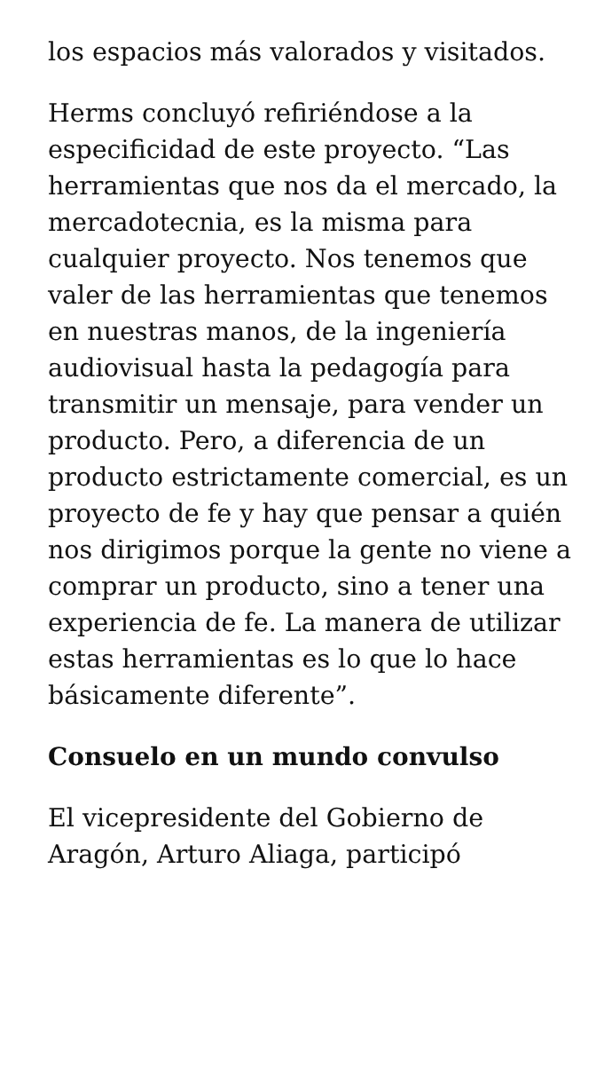los espacios más valorados y visitados.
Herms concluyó refiriéndose a la especificidad de este proyecto. “Las herramientas que nos da el mercado, la mercadotecnia, es la misma para cualquier proyecto. Nos tenemos que valer de las herramientas que tenemos en nuestras manos, de la ingeniería audiovisual hasta la pedagogía para transmitir un mensaje, para vender un producto. Pero, a diferencia de un producto estrictamente comercial, es un proyecto de fe y hay que pensar a quién nos dirigimos porque la gente no viene a comprar un producto, sino a tener una experiencia de fe. La manera de utilizar estas herramientas es lo que lo hace básicamente diferente”.
Consuelo en un mundo convulso
El vicepresidente del Gobierno de Aragón, Arturo Aliaga, participó